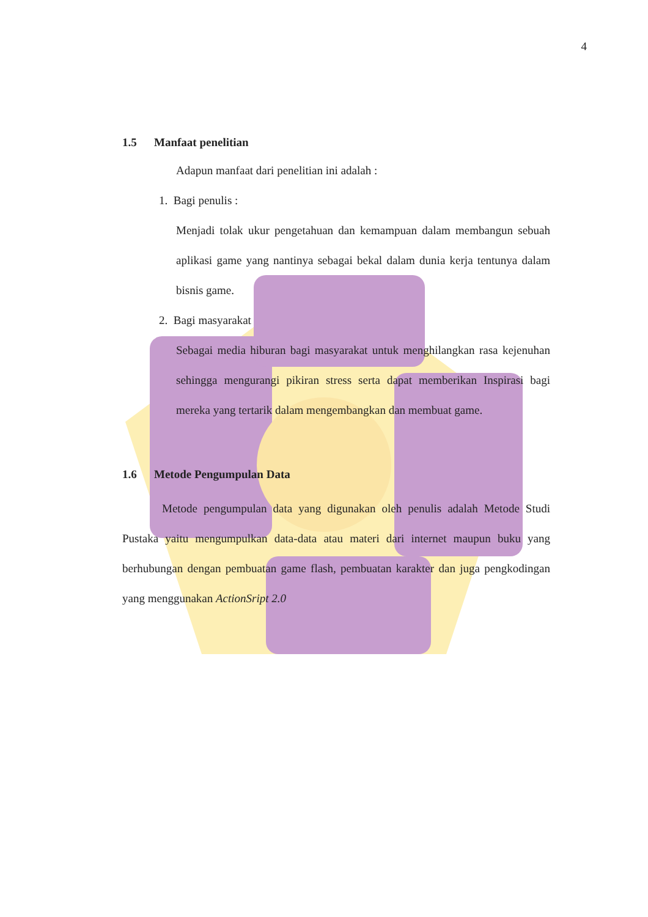4
1.5 Manfaat penelitian
Adapun manfaat dari penelitian ini adalah :
1. Bagi penulis :
Menjadi tolak ukur pengetahuan dan kemampuan dalam membangun sebuah aplikasi game yang nantinya sebagai bekal dalam dunia kerja tentunya dalam bisnis game.
2. Bagi masyarakat
Sebagai media hiburan bagi masyarakat untuk menghilangkan rasa kejenuhan sehingga mengurangi pikiran stress serta dapat memberikan Inspirasi bagi mereka yang tertarik dalam mengembangkan dan membuat game.
1.6 Metode Pengumpulan Data
Metode pengumpulan data yang digunakan oleh penulis adalah Metode Studi Pustaka yaitu mengumpulkan data-data atau materi dari internet maupun buku yang berhubungan dengan pembuatan game flash, pembuatan karakter dan juga pengkodingan yang menggunakan ActionSript 2.0